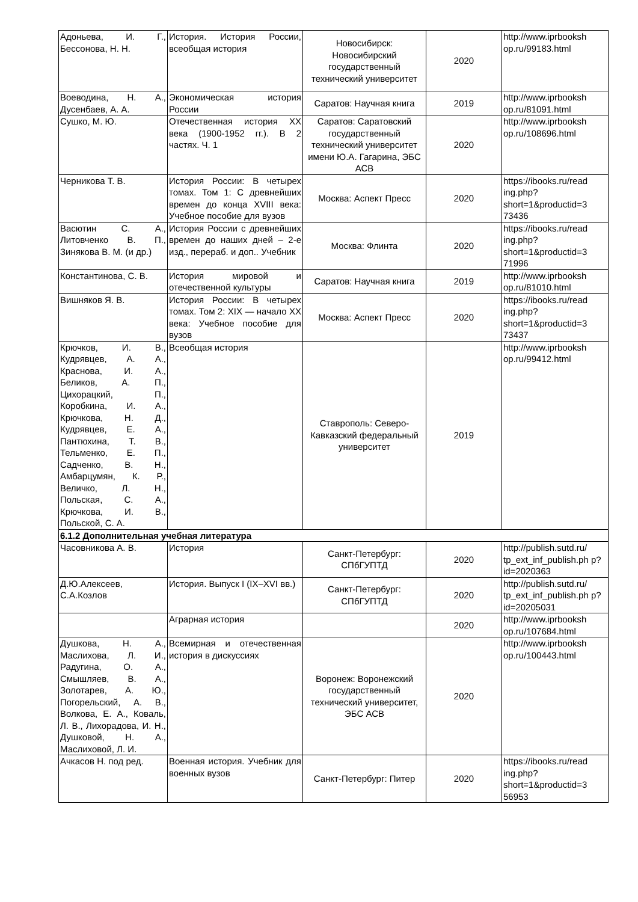| Адоньева, И. Г., Бессонова, Н. Н. | История. История России, всеобщая история | Новосибирск: Новосибирский государственный технический университет | 2020 | http://www.iprbooksh op.ru/99183.html |
| Воеводина, Н. А., Дусенбаев, А. А. | Экономическая история России | Саратов: Научная книга | 2019 | http://www.iprbooksh op.ru/81091.html |
| Сушко, М. Ю. | Отечественная история XX века (1900-1952 гг.). В 2 частях. Ч. 1 | Саратов: Саратовский государственный технический университет имени Ю.А. Гагарина, ЭБС АСВ | 2020 | http://www.iprbooksh op.ru/108696.html |
| Черникова Т. В. | История России: В четырех томах. Том 1: С древнейших времен до конца XVIII века: Учебное пособие для вузов | Москва: Аспект Пресс | 2020 | https://ibooks.ru/read ing.php? short=1&productid=3 73436 |
| Васютин С. А., Литовченко В. П., Зинякова В. М. (и др.) | История России с древнейших времен до наших дней – 2-е изд., перераб. и доп.. Учебник | Москва: Флинта | 2020 | https://ibooks.ru/read ing.php? short=1&productid=3 71996 |
| Константинова, С. В. | История мировой и отечественной культуры | Саратов: Научная книга | 2019 | http://www.iprbooksh op.ru/81010.html |
| Вишняков Я. В. | История России: В четырех томах. Том 2: XIX — начало XX века: Учебное пособие для вузов | Москва: Аспект Пресс | 2020 | https://ibooks.ru/read ing.php? short=1&productid=3 73437 |
| Крючков, И. В., Кудрявцев, А. А., Краснова, И. А., Беликов, А. П., Цихорацкий, П., Коробкина, И. А., Крючкова, Н. Д., Кудрявцев, Е. А., Пантюхина, Т. В., Тельменко, Е. П., Садченко, В. Н., Амбарцумян, К. Р., Величко, Л. Н., Польская, С. А., Крючкова, И. В., Польской, С. А. | Всеобщая история | Ставрополь: Северо-Кавказский федеральный университет | 2019 | http://www.iprbooksh op.ru/99412.html |
| 6.1.2 Дополнительная учебная литература | | | | |
| Часовникова А. В. | История | Санкт-Петербург: СПбГУПТД | 2020 | http://publish.sutd.ru/ tp_ext_inf_publish.ph p?id=2020363 |
| Д.Ю.Алексеев, С.А.Козлов | История. Выпуск I (IX–XVI вв.) | Санкт-Петербург: СПбГУПТД | 2020 | http://publish.sutd.ru/ tp_ext_inf_publish.ph p?id=20205031 |
| | Аграрная история | | 2020 | http://www.iprbooksh op.ru/107684.html |
| Душкова, Н. А., Маслихова, Л. И., Радугина, О. А., Смышляев, В. А., Золотарев, А. Ю., Погорельский, А. В., Волкова, Е. А., Коваль, Л. В., Лихорадова, И. Н., Душковой, Н. А., Маслиховой, Л. И. | Всемирная и отечественная история в дискуссиях | Воронеж: Воронежский государственный технический университет, ЭБС АСВ | 2020 | http://www.iprbooksh op.ru/100443.html |
| Ачкасов Н. под ред. | Военная история. Учебник для военных вузов | Санкт-Петербург: Питер | 2020 | https://ibooks.ru/read ing.php? short=1&productid=3 56953 |